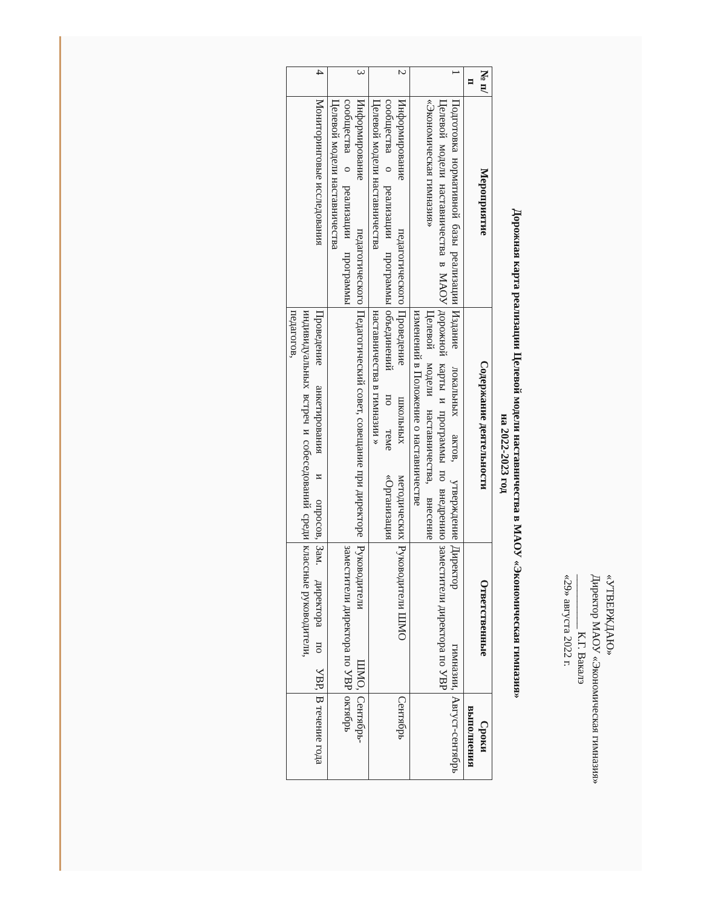«УТВЕРЖДАЮ»
Директор МАОУ «Экономическая гимназия»
__________ К.Г. Вакалэ
«29» августа 2022 г.
Дорожная карта реализации Целевой модели наставничества в МАОУ «Экономическая гимназия»
на 2022-2023 год
| № п/п | Мероприятие | Содержание деятельности | Ответственные | Сроки выполнения |
| --- | --- | --- | --- | --- |
| 1 | Подготовка нормативной базы реализации Целевой модели наставничества в МАОУ «Экономическая гимназия» | Издание локальных актов, утверждение дорожной карты и программы по внедрению Целевой модели наставничества, внесение изменений в Положение о наставничестве | Директор гимназии, заместители директора по УВР | Август-сентябрь |
| 2 | Информирование педагогического сообщества о реализации программы Целевой модели наставничества | Проведение школьных методических объединений по теме «Организация наставничества в гимназии » | Руководители ШМО | Сентябрь |
| 3 | Информирование педагогического сообщества о реализации программы Целевой модели наставничества | Педагогический совет, совещание при директоре | Руководители ШМО, заместители директора по УВР | Сентябрь-октябрь |
| 4 | Мониторинговые исследования | Проведение анкетирования и опросов, индивидуальных встреч и собеседований среди педагогов, | Зам. директора по УВР, классные руководители, | В течение года |